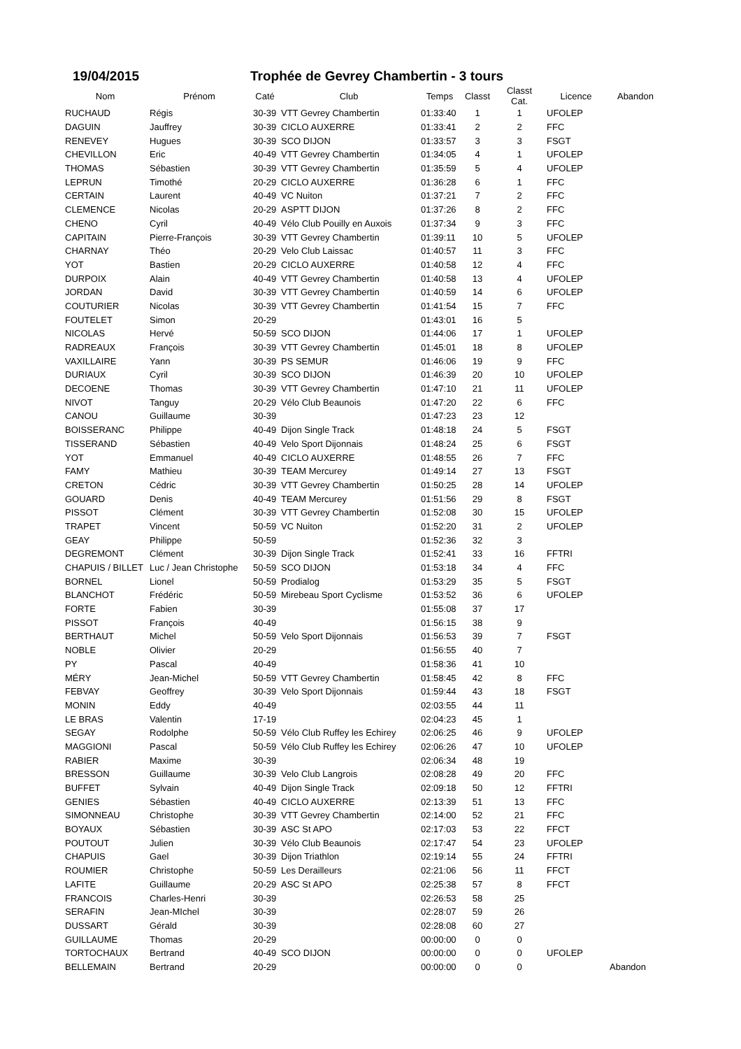19/04/2015 Trophée de Gevrey Chambertin - 3 tours
| Nom | Prénom | Caté | Club | Temps | Classt | Classt Cat. | Licence | Abandon |
| --- | --- | --- | --- | --- | --- | --- | --- | --- |
| RUCHAUD | Régis | 30-39 | VTT Gevrey Chambertin | 01:33:40 | 1 | 1 | UFOLEP | |
| DAGUIN | Jauffrey | 30-39 | CICLO AUXERRE | 01:33:41 | 2 | 2 | FFC | |
| RENEVEY | Hugues | 30-39 | SCO DIJON | 01:33:57 | 3 | 3 | FSGT | |
| CHEVILLON | Eric | 40-49 | VTT Gevrey Chambertin | 01:34:05 | 4 | 1 | UFOLEP | |
| THOMAS | Sébastien | 30-39 | VTT Gevrey Chambertin | 01:35:59 | 5 | 4 | UFOLEP | |
| LEPRUN | Timothé | 20-29 | CICLO AUXERRE | 01:36:28 | 6 | 1 | FFC | |
| CERTAIN | Laurent | 40-49 | VC Nuiton | 01:37:21 | 7 | 2 | FFC | |
| CLEMENCE | Nicolas | 20-29 | ASPTT DIJON | 01:37:26 | 8 | 2 | FFC | |
| CHENO | Cyril | 40-49 | Vélo Club Pouilly en Auxois | 01:37:34 | 9 | 3 | FFC | |
| CAPITAIN | Pierre-François | 30-39 | VTT Gevrey Chambertin | 01:39:11 | 10 | 5 | UFOLEP | |
| CHARNAY | Théo | 20-29 | Velo Club Laissac | 01:40:57 | 11 | 3 | FFC | |
| YOT | Bastien | 20-29 | CICLO AUXERRE | 01:40:58 | 12 | 4 | FFC | |
| DURPOIX | Alain | 40-49 | VTT Gevrey Chambertin | 01:40:58 | 13 | 4 | UFOLEP | |
| JORDAN | David | 30-39 | VTT Gevrey Chambertin | 01:40:59 | 14 | 6 | UFOLEP | |
| COUTURIER | Nicolas | 30-39 | VTT Gevrey Chambertin | 01:41:54 | 15 | 7 | FFC | |
| FOUTELET | Simon | 20-29 | | 01:43:01 | 16 | 5 | | |
| NICOLAS | Hervé | 50-59 | SCO DIJON | 01:44:06 | 17 | 1 | UFOLEP | |
| RADREAUX | François | 30-39 | VTT Gevrey Chambertin | 01:45:01 | 18 | 8 | UFOLEP | |
| VAXILLAIRE | Yann | 30-39 | PS SEMUR | 01:46:06 | 19 | 9 | FFC | |
| DURIAUX | Cyril | 30-39 | SCO DIJON | 01:46:39 | 20 | 10 | UFOLEP | |
| DECOENE | Thomas | 30-39 | VTT Gevrey Chambertin | 01:47:10 | 21 | 11 | UFOLEP | |
| NIVOT | Tanguy | 20-29 | Vélo Club Beaunois | 01:47:20 | 22 | 6 | FFC | |
| CANOU | Guillaume | 30-39 | | 01:47:23 | 23 | 12 | | |
| BOISSERANC | Philippe | 40-49 | Dijon Single Track | 01:48:18 | 24 | 5 | FSGT | |
| TISSERAND | Sébastien | 40-49 | Velo Sport Dijonnais | 01:48:24 | 25 | 6 | FSGT | |
| YOT | Emmanuel | 40-49 | CICLO AUXERRE | 01:48:55 | 26 | 7 | FFC | |
| FAMY | Mathieu | 30-39 | TEAM Mercurey | 01:49:14 | 27 | 13 | FSGT | |
| CRETON | Cédric | 30-39 | VTT Gevrey Chambertin | 01:50:25 | 28 | 14 | UFOLEP | |
| GOUARD | Denis | 40-49 | TEAM Mercurey | 01:51:56 | 29 | 8 | FSGT | |
| PISSOT | Clément | 30-39 | VTT Gevrey Chambertin | 01:52:08 | 30 | 15 | UFOLEP | |
| TRAPET | Vincent | 50-59 | VC Nuiton | 01:52:20 | 31 | 2 | UFOLEP | |
| GEAY | Philippe | 50-59 | | 01:52:36 | 32 | 3 | | |
| DEGREMONT | Clément | 30-39 | Dijon Single Track | 01:52:41 | 33 | 16 | FFTRI | |
| CHAPUIS / BILLET | Luc / Jean Christophe | 50-59 | SCO DIJON | 01:53:18 | 34 | 4 | FFC | |
| BORNEL | Lionel | 50-59 | Prodialog | 01:53:29 | 35 | 5 | FSGT | |
| BLANCHOT | Frédéric | 50-59 | Mirebeau Sport Cyclisme | 01:53:52 | 36 | 6 | UFOLEP | |
| FORTE | Fabien | 30-39 | | 01:55:08 | 37 | 17 | | |
| PISSOT | François | 40-49 | | 01:56:15 | 38 | 9 | | |
| BERTHAUT | Michel | 50-59 | Velo Sport Dijonnais | 01:56:53 | 39 | 7 | FSGT | |
| NOBLE | Olivier | 20-29 | | 01:56:55 | 40 | 7 | | |
| PY | Pascal | 40-49 | | 01:58:36 | 41 | 10 | | |
| MÉRY | Jean-Michel | 50-59 | VTT Gevrey Chambertin | 01:58:45 | 42 | 8 | FFC | |
| FEBVAY | Geoffrey | 30-39 | Velo Sport Dijonnais | 01:59:44 | 43 | 18 | FSGT | |
| MONIN | Eddy | 40-49 | | 02:03:55 | 44 | 11 | | |
| LE BRAS | Valentin | 17-19 | | 02:04:23 | 45 | 1 | | |
| SEGAY | Rodolphe | 50-59 | Vélo Club Ruffey les Echirey | 02:06:25 | 46 | 9 | UFOLEP | |
| MAGGIONI | Pascal | 50-59 | Vélo Club Ruffey les Echirey | 02:06:26 | 47 | 10 | UFOLEP | |
| RABIER | Maxime | 30-39 | | 02:06:34 | 48 | 19 | | |
| BRESSON | Guillaume | 30-39 | Velo Club Langrois | 02:08:28 | 49 | 20 | FFC | |
| BUFFET | Sylvain | 40-49 | Dijon Single Track | 02:09:18 | 50 | 12 | FFTRI | |
| GENIES | Sébastien | 40-49 | CICLO AUXERRE | 02:13:39 | 51 | 13 | FFC | |
| SIMONNEAU | Christophe | 30-39 | VTT Gevrey Chambertin | 02:14:00 | 52 | 21 | FFC | |
| BOYAUX | Sébastien | 30-39 | ASC St APO | 02:17:03 | 53 | 22 | FFCT | |
| POUTOUT | Julien | 30-39 | Vélo Club Beaunois | 02:17:47 | 54 | 23 | UFOLEP | |
| CHAPUIS | Gael | 30-39 | Dijon Triathlon | 02:19:14 | 55 | 24 | FFTRI | |
| ROUMIER | Christophe | 50-59 | Les Derailleurs | 02:21:06 | 56 | 11 | FFCT | |
| LAFITE | Guillaume | 20-29 | ASC St APO | 02:25:38 | 57 | 8 | FFCT | |
| FRANCOIS | Charles-Henri | 30-39 | | 02:26:53 | 58 | 25 | | |
| SERAFIN | Jean-MIchel | 30-39 | | 02:28:07 | 59 | 26 | | |
| DUSSART | Gérald | 30-39 | | 02:28:08 | 60 | 27 | | |
| GUILLAUME | Thomas | 20-29 | | 00:00:00 | 0 | 0 | | |
| TORTOCHAUX | Bertrand | 40-49 | SCO DIJON | 00:00:00 | 0 | 0 | UFOLEP | |
| BELLEMAIN | Bertrand | 20-29 | | 00:00:00 | 0 | 0 | | Abandon |